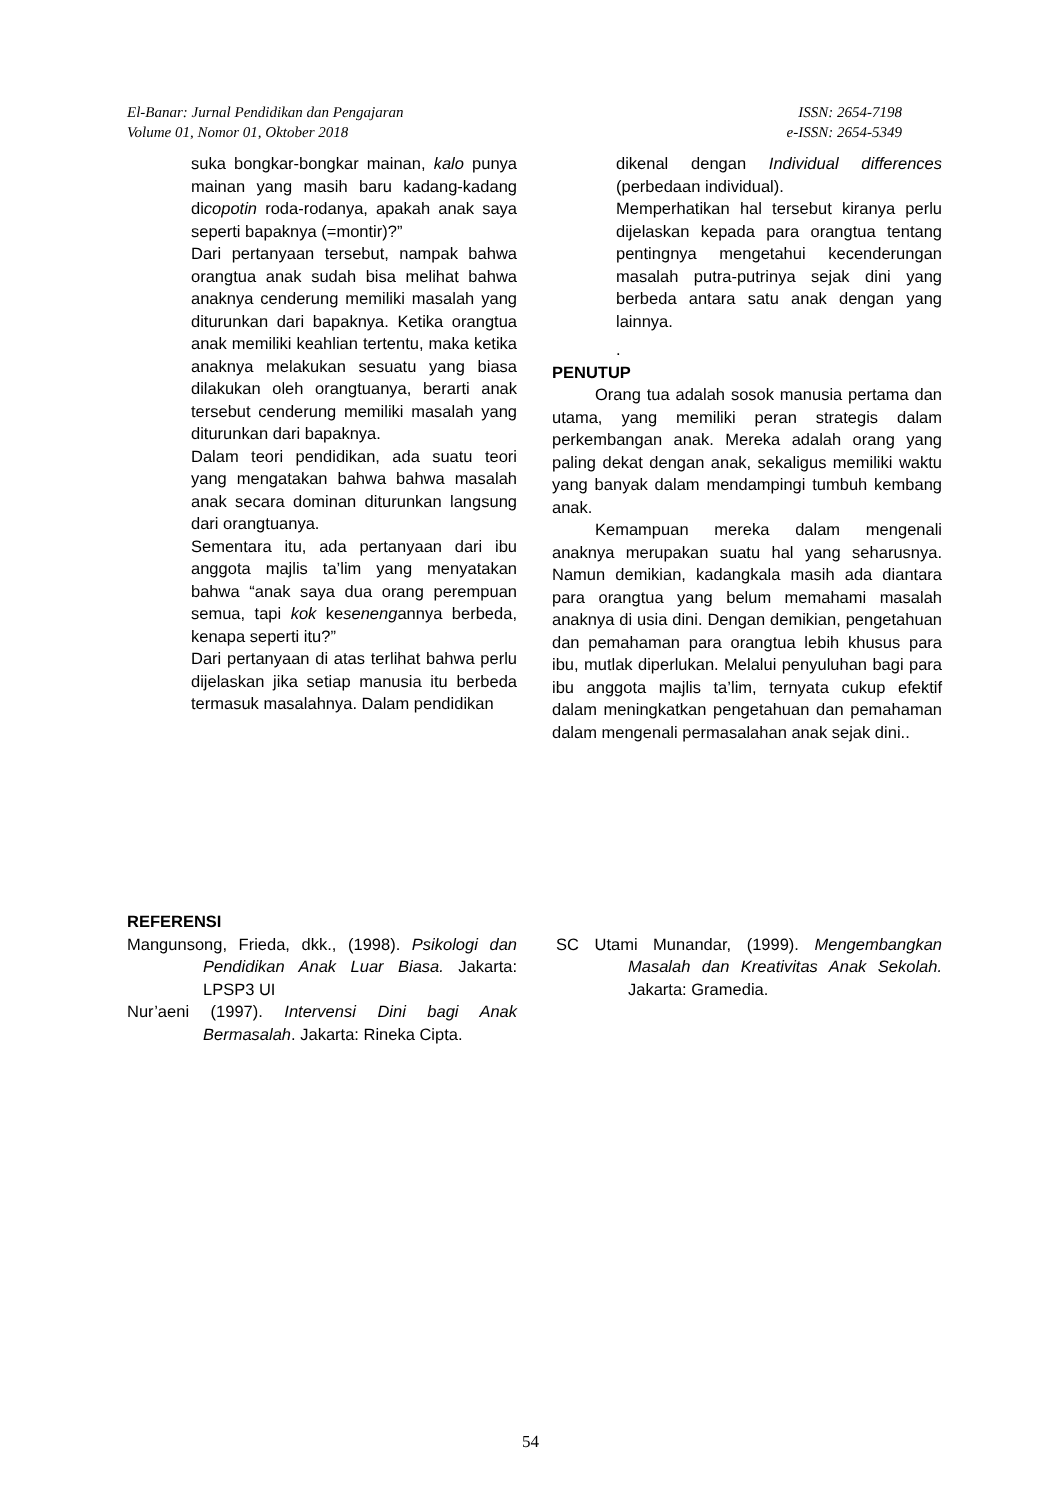El-Banar: Jurnal Pendidikan dan Pengajaran
Volume 01, Nomor 01, Oktober 2018
ISSN: 2654-7198
e-ISSN: 2654-5349
suka bongkar-bongkar mainan, kalo punya mainan yang masih baru kadang-kadang dicopotin roda-rodanya, apakah anak saya seperti bapaknya (=montir)?”
Dari pertanyaan tersebut, nampak bahwa orangtua anak sudah bisa melihat bahwa anaknya cenderung memiliki masalah yang diturunkan dari bapaknya. Ketika orangtua anak memiliki keahlian tertentu, maka ketika anaknya melakukan sesuatu yang biasa dilakukan oleh orangtuanya, berarti anak tersebut cenderung memiliki masalah yang diturunkan dari bapaknya.
Dalam teori pendidikan, ada suatu teori yang mengatakan bahwa bahwa masalah anak secara dominan diturunkan langsung dari orangtuanya.
Sementara itu, ada pertanyaan dari ibu anggota majlis ta’lim yang menyatakan bahwa “anak saya dua orang perempuan semua, tapi kok kesenengannya berbeda, kenapa seperti itu?”
Dari pertanyaan di atas terlihat bahwa perlu dijelaskan jika setiap manusia itu berbeda termasuk masalahnya. Dalam pendidikan
dikenal dengan Individual differences (perbedaan individual).
Memperhatikan hal tersebut kiranya perlu dijelaskan kepada para orangtua tentang pentingnya mengetahui kecenderungan masalah putra-putrinya sejak dini yang berbeda antara satu anak dengan yang lainnya.
.
PENUTUP
Orang tua adalah sosok manusia pertama dan utama, yang memiliki peran strategis dalam perkembangan anak. Mereka adalah orang yang paling dekat dengan anak, sekaligus memiliki waktu yang banyak dalam mendampingi tumbuh kembang anak.
Kemampuan mereka dalam mengenali anaknya merupakan suatu hal yang seharusnya. Namun demikian, kadangkala masih ada diantara para orangtua yang belum memahami masalah anaknya di usia dini. Dengan demikian, pengetahuan dan pemahaman para orangtua lebih khusus para ibu, mutlak diperlukan. Melalui penyuluhan bagi para ibu anggota majlis ta’lim, ternyata cukup efektif dalam meningkatkan pengetahuan dan pemahaman dalam mengenali permasalahan anak sejak dini..
REFERENSI
Mangunsong, Frieda, dkk., (1998). Psikologi dan Pendidikan Anak Luar Biasa. Jakarta: LPSP3 UI
Nur’aeni (1997). Intervensi Dini bagi Anak Bermasalah. Jakarta: Rineka Cipta.
SC Utami Munandar, (1999). Mengembangkan Masalah dan Kreativitas Anak Sekolah. Jakarta: Gramedia.
54